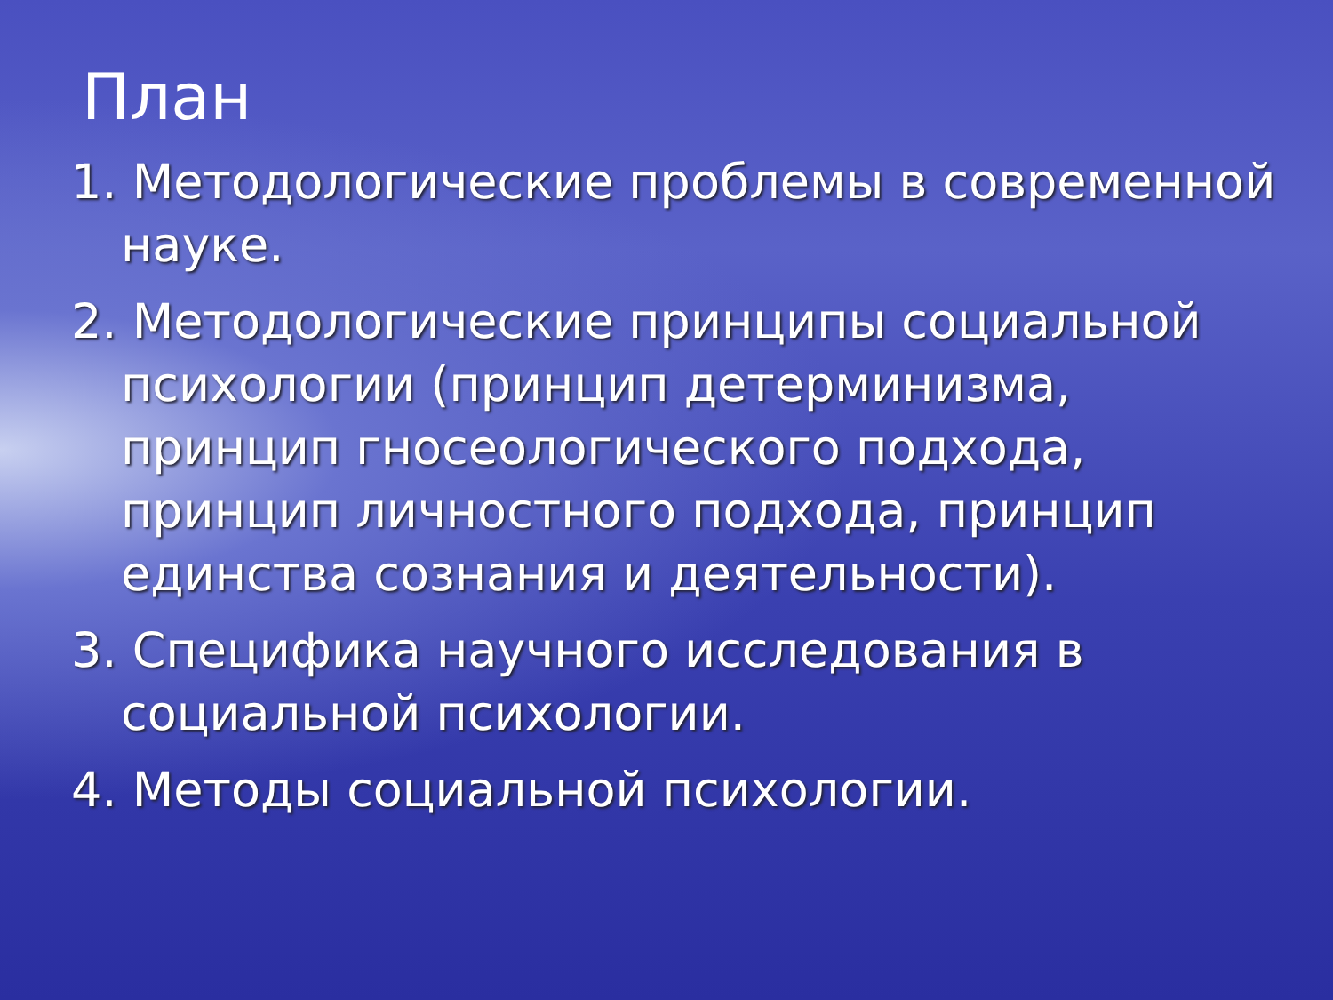План
1. Методологические проблемы в современной науке.
2. Методологические принципы социальной психологии (принцип детерминизма, принцип гносеологического подхода, принцип личностного подхода, принцип единства сознания и деятельности).
3. Специфика научного исследования в социальной психологии.
4. Методы социальной психологии.